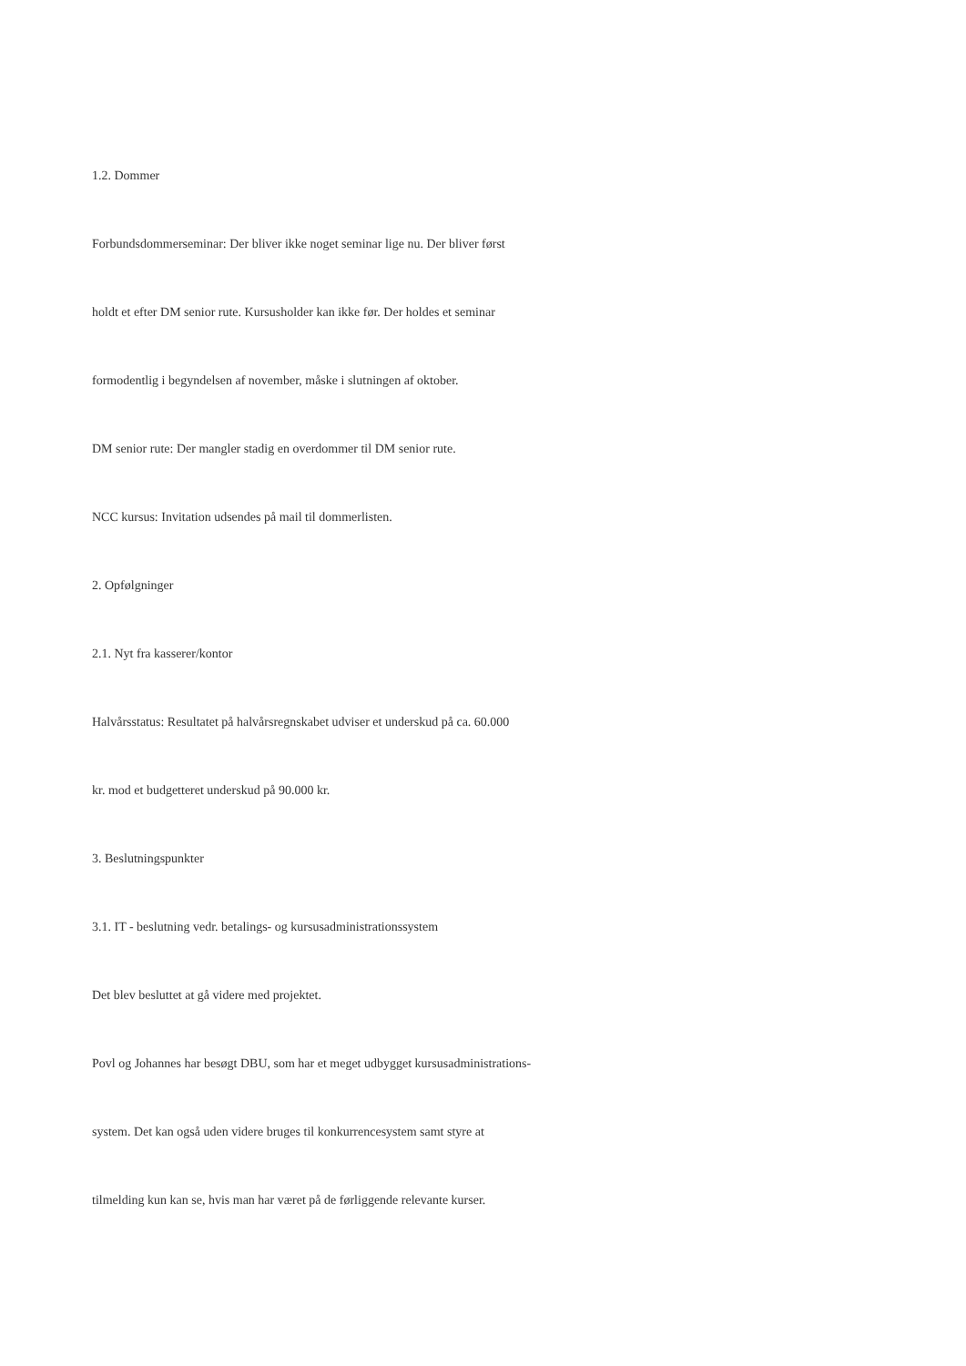1.2. Dommer
Forbundsdommerseminar: Der bliver ikke noget seminar lige nu. Der bliver først
holdt et efter DM senior rute. Kursusholder kan ikke før. Der holdes et seminar
formodentlig i begyndelsen af november, måske i slutningen af oktober.
DM senior rute: Der mangler stadig en overdommer til DM senior rute.
NCC kursus: Invitation udsendes på mail til dommerlisten.
2. Opfølgninger
2.1. Nyt fra kasserer/kontor
Halvårsstatus: Resultatet på halvårsregnskabet udviser et underskud på ca. 60.000
kr. mod et budgetteret underskud på 90.000 kr.
3. Beslutningspunkter
3.1. IT - beslutning vedr. betalings- og kursusadministrationssystem
Det blev besluttet at gå videre med projektet.
Povl og Johannes har besøgt DBU, som har et meget udbygget kursusadministrations-
system. Det kan også uden videre bruges til konkurrencesystem samt styre at
tilmelding kun kan se, hvis man har været på de førliggende relevante kurser.